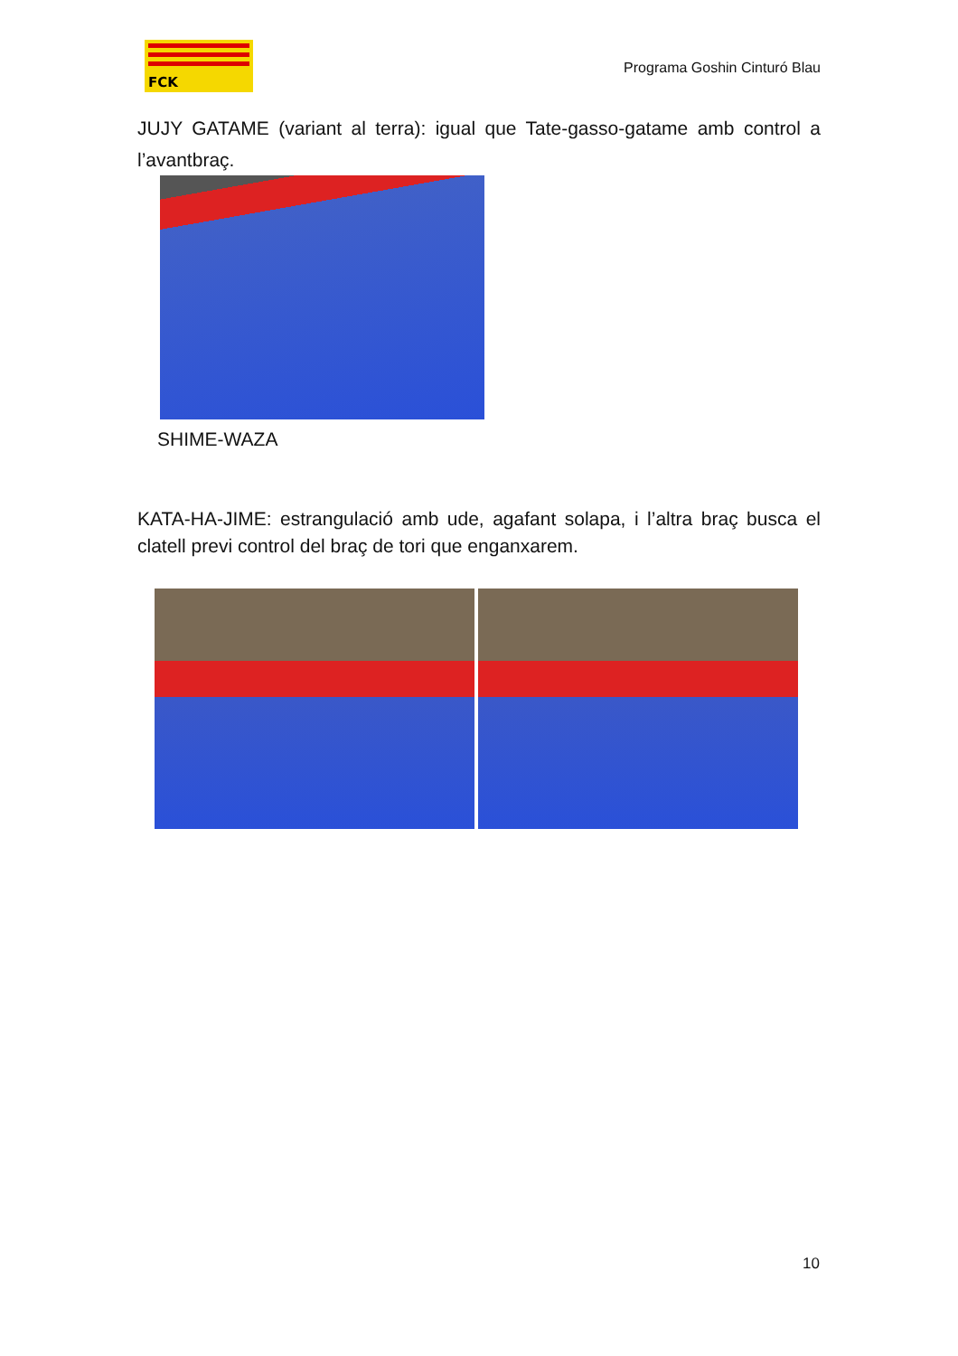FCK
Programa Goshin Cinturó Blau
JUJY GATAME (variant al terra): igual que Tate-gasso-gatame amb control a l’avantbraç.
SHIME-WAZA
KATA-HA-JIME: estrangulació amb ude, agafant solapa, i l’altra braç busca el clatell previ control del braç de tori que enganxarem.
10